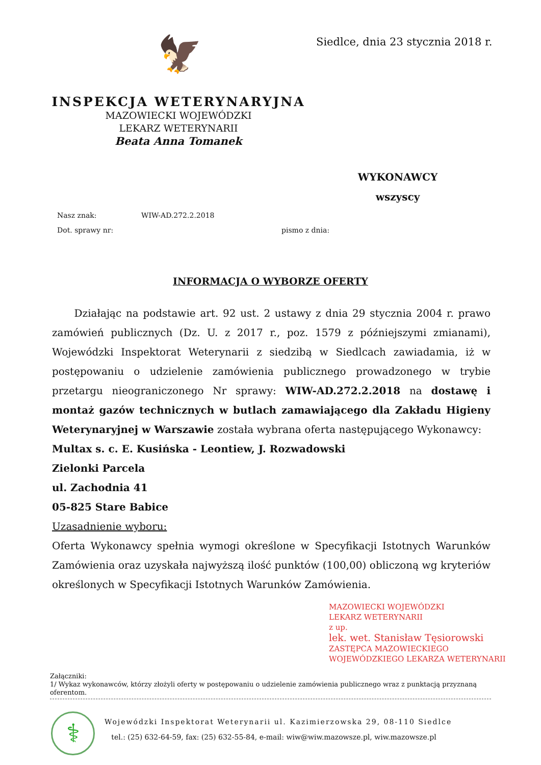Siedlce, dnia 23 stycznia 2018 r.
🦅
INSPEKCJA WETERYNARYJNA
MAZOWIECKI WOJEWÓDZKI
LEKARZ WETERYNARII
Beata Anna Tomanek
WYKONAWCY
wszyscy
Nasz znak: WIW-AD.272.2.2018
Dot. sprawy nr: pismo z dnia:
INFORMACJA O WYBORZE OFERTY
Działając na podstawie art. 92 ust. 2 ustawy z dnia 29 stycznia 2004 r. prawo zamówień publicznych (Dz. U. z 2017 r., poz. 1579 z późniejszymi zmianami), Wojewódzki Inspektorat Weterynarii z siedzibą w Siedlcach zawiadamia, iż w postępowaniu o udzielenie zamówienia publicznego prowadzonego w trybie przetargu nieograniczonego Nr sprawy: WIW-AD.272.2.2018 na dostawę i montaż gazów technicznych w butlach zamawiającego dla Zakładu Higieny Weterynaryjnej w Warszawie została wybrana oferta następującego Wykonawcy:
Multax s. c. E. Kusińska - Leontiew, J. Rozwadowski
Zielonki Parcela
ul. Zachodnia 41
05-825 Stare Babice
Uzasadnienie wyboru:
Oferta Wykonawcy spełnia wymogi określone w Specyfikacji Istotnych Warunków Zamówienia oraz uzyskała najwyższą ilość punktów (100,00) obliczoną wg kryteriów określonych w Specyfikacji Istotnych Warunków Zamówienia.
MAZOWIECKI WOJEWÓDZKI
LEKARZ WETERYNARII
z up.
lek. wet. Stanisław Tęsiorowski
ZASTĘPCA MAZOWIECKIEGO
WOJEWÓDZKIEGO LEKARZA WETERYNARII
Załączniki:
1/ Wykaz wykonawców, którzy złożyli oferty w postępowaniu o udzielenie zamówienia publicznego wraz z punktacją przyznaną oferentom.
⚕
Wojewódzki Inspektorat Weterynarii ul. Kazimierzowska 29, 08-110 Siedlce
tel.: (25) 632-64-59, fax: (25) 632-55-84, e-mail: wiw@wiw.mazowsze.pl, wiw.mazowsze.pl